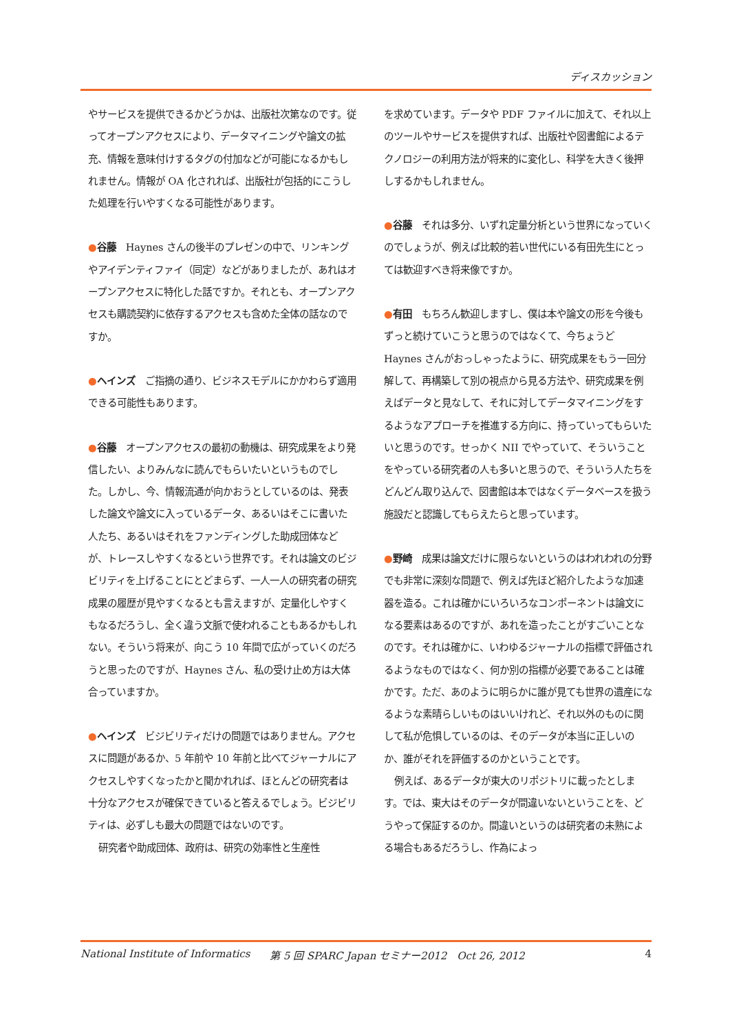ディスカッション
やサービスを提供できるかどうかは、出版社次第なのです。従ってオープンアクセスにより、データマイニングや論文の拡充、情報を意味付けするタグの付加などが可能になるかもしれません。情報が OA 化されれば、出版社が包括的にこうした処理を行いやすくなる可能性があります。
●谷藤　Haynes さんの後半のプレゼンの中で、リンキングやアイデンティファイ（同定）などがありましたが、あれはオープンアクセスに特化した話ですか。それとも、オープンアクセスも購読契約に依存するアクセスも含めた全体の話なのですか。
●ヘインズ　ご指摘の通り、ビジネスモデルにかかわらず適用できる可能性もあります。
●谷藤　オープンアクセスの最初の動機は、研究成果をより発信したい、よりみんなに読んでもらいたいというものでした。しかし、今、情報流通が向かおうとしているのは、発表した論文や論文に入っているデータ、あるいはそこに書いた人たち、あるいはそれをファンディングした助成団体などが、トレースしやすくなるという世界です。それは論文のビジビリティを上げることにとどまらず、一人一人の研究者の研究成果の履歴が見やすくなるとも言えますが、定量化しやすくもなるだろうし、全く違う文脈で使われることもあるかもしれない。そういう将来が、向こう 10 年間で広がっていくのだろうと思ったのですが、Haynes さん、私の受け止め方は大体合っていますか。
●ヘインズ　ビジビリティだけの問題ではありません。アクセスに問題があるか、5 年前や 10 年前と比べてジャーナルにアクセスしやすくなったかと聞かれれば、ほとんどの研究者は十分なアクセスが確保できていると答えるでしょう。ビジビリティは、必ずしも最大の問題ではないのです。
研究者や助成団体、政府は、研究の効率性と生産性
を求めています。データや PDF ファイルに加えて、それ以上のツールやサービスを提供すれば、出版社や図書館によるテクノロジーの利用方法が将来的に変化し、科学を大きく後押しするかもしれません。
●谷藤　それは多分、いずれ定量分析という世界になっていくのでしょうが、例えば比較的若い世代にいる有田先生にとっては歓迎すべき将来像ですか。
●有田　もちろん歓迎しますし、僕は本や論文の形を今後もずっと続けていこうと思うのではなくて、今ちょうど Haynes さんがおっしゃったように、研究成果をもう一回分解して、再構築して別の視点から見る方法や、研究成果を例えばデータと見なして、それに対してデータマイニングをするようなアプローチを推進する方向に、持っていってもらいたいと思うのです。せっかく NII でやっていて、そういうことをやっている研究者の人も多いと思うので、そういう人たちをどんどん取り込んで、図書館は本ではなくデータベースを扱う施設だと認識してもらえたらと思っています。
●野崎　成果は論文だけに限らないというのはわれわれの分野でも非常に深刻な問題で、例えば先ほど紹介したような加速器を造る。これは確かにいろいろなコンポーネントは論文になる要素はあるのですが、あれを造ったことがすごいことなのです。それは確かに、いわゆるジャーナルの指標で評価されるようなものではなく、何か別の指標が必要であることは確かです。ただ、あのように明らかに誰が見ても世界の遺産になるような素晴らしいものはいいけれど、それ以外のものに関して私が危惧しているのは、そのデータが本当に正しいのか、誰がそれを評価するのかということです。
例えば、あるデータが東大のリポジトリに載ったとします。では、東大はそのデータが間違いないということを、どうやって保証するのか。間違いというのは研究者の未熟による場合もあるだろうし、作為によっ
National Institute of Informatics 第 5 回 SPARC Japan セミナー2012　Oct 26, 2012 4